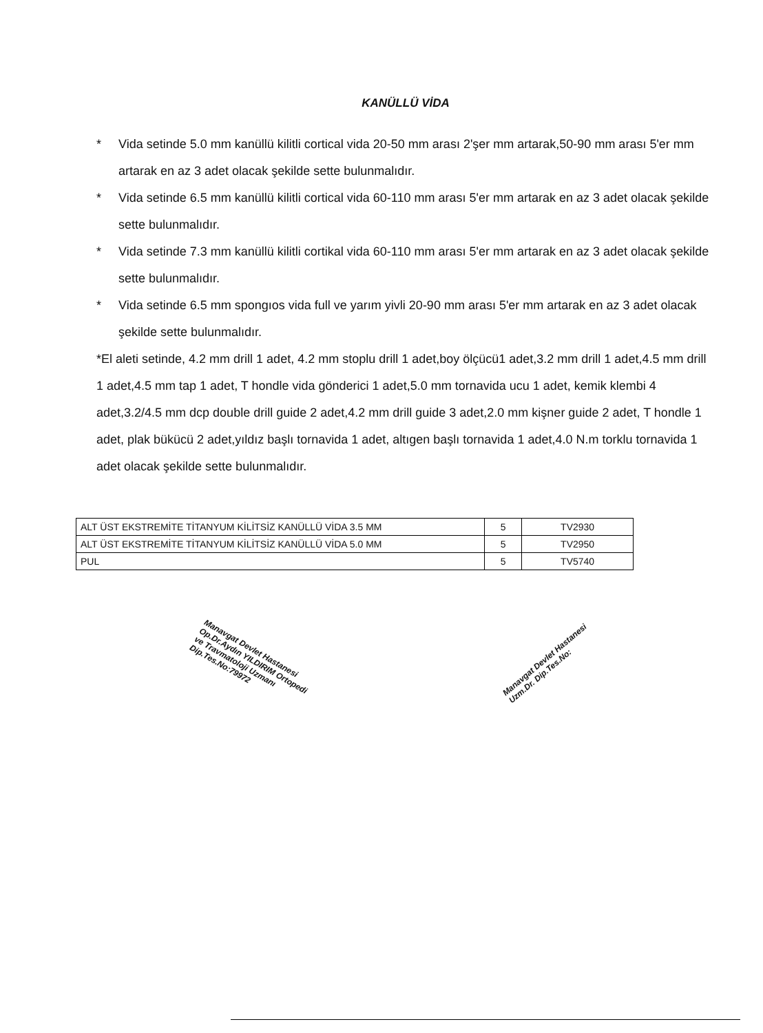KANÜLLÜ VİDA
* Vida setinde 5.0 mm kanüllü kilitli cortical vida 20-50 mm arası 2'şer mm artarak,50-90 mm arası 5'er mm artarak en az 3 adet olacak şekilde sette bulunmalıdır.
* Vida setinde 6.5 mm kanüllü kilitli cortical vida 60-110 mm arası 5'er mm artarak en az 3 adet olacak şekilde sette bulunmalıdır.
* Vida setinde 7.3 mm kanüllü kilitli cortikal vida 60-110 mm arası 5'er mm artarak en az 3 adet olacak şekilde sette bulunmalıdır.
* Vida setinde 6.5 mm spongıos vida full ve yarım yivli 20-90 mm arası 5'er mm artarak en az 3 adet olacak şekilde sette bulunmalıdır.
*El aleti setinde, 4.2 mm drill 1 adet, 4.2 mm stoplu drill 1 adet,boy ölçücü1 adet,3.2 mm drill 1 adet,4.5 mm drill 1 adet,4.5 mm tap 1 adet, T hondle vida gönderici 1 adet,5.0 mm tornavida ucu 1 adet, kemik klembi 4 adet,3.2/4.5 mm dcp double drill guide 2 adet,4.2 mm drill guide 3 adet,2.0 mm kişner guide 2 adet, T hondle 1 adet, plak bükücü 2 adet,yıldız başlı tornavida 1 adet, altıgen başlı tornavida 1 adet,4.0 N.m torklu tornavida 1 adet olacak şekilde sette bulunmalıdır.
| ALT ÜST EKSTREMİTE TİTANYUM KİLİTSİZ KANÜLLÜ VİDA 3.5 MM | 5 | TV2930 |
| ALT ÜST EKSTREMİTE TİTANYUM KİLİTSİZ KANÜLLÜ VİDA 5.0 MM | 5 | TV2950 |
| PUL | 5 | TV5740 |
Manavgat Devlet Hastanesi Op.Dr.Aydın YILDIRIM Ortopedi ve Travmatoloji Uzmanı Dip.Tes.No:79972
Manavgat Devlet Hastanesi Uzm.Dr. Dip.Tes.No: